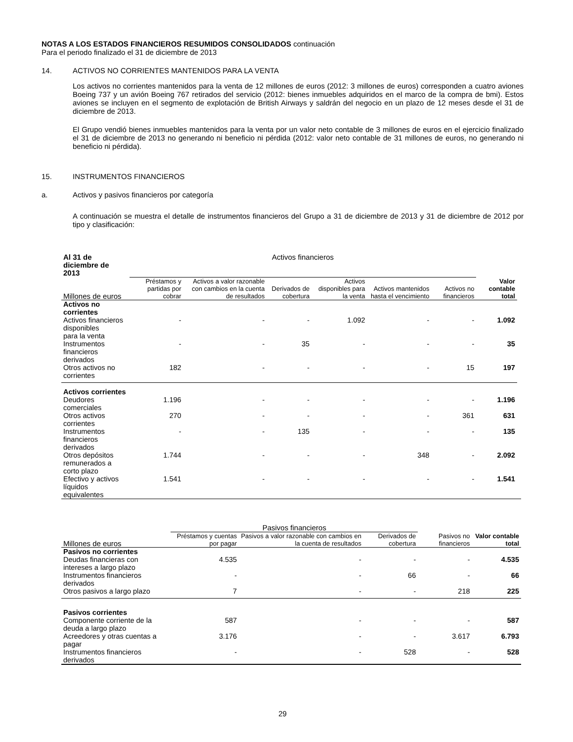NOTAS A LOS ESTADOS FINANCIEROS RESUMIDOS CONSOLIDADOS continuación
Para el periodo finalizado el 31 de diciembre de 2013
14. ACTIVOS NO CORRIENTES MANTENIDOS PARA LA VENTA
Los activos no corrientes mantenidos para la venta de 12 millones de euros (2012: 3 millones de euros) corresponden a cuatro aviones Boeing 737 y un avión Boeing 767 retirados del servicio (2012: bienes inmuebles adquiridos en el marco de la compra de bmi). Estos aviones se incluyen en el segmento de explotación de British Airways y saldrán del negocio en un plazo de 12 meses desde el 31 de diciembre de 2013.
El Grupo vendió bienes inmuebles mantenidos para la venta por un valor neto contable de 3 millones de euros en el ejercicio finalizado el 31 de diciembre de 2013 no generando ni beneficio ni pérdida (2012: valor neto contable de 31 millones de euros, no generando ni beneficio ni pérdida).
15. INSTRUMENTOS FINANCIEROS
a. Activos y pasivos financieros por categoría
A continuación se muestra el detalle de instrumentos financieros del Grupo a 31 de diciembre de 2013 y 31 de diciembre de 2012 por tipo y clasificación:
| Al 31 de diciembre de 2013 | Activos financieros | | | | | | | |
| Millones de euros | Préstamos y partidas por cobrar | Activos a valor razonable con cambios en la cuenta de resultados | Derivados de cobertura | Activos disponibles para la venta | Activos mantenidos hasta el vencimiento | Activos no financieros | Valor contable total | |
| Activos no corrientes | | | | | | | | |
| Activos financieros disponibles para la venta | - | - | - | 1.092 | - | - | 1.092 | |
| Instrumentos financieros derivados | - | - | 35 | - | - | - | 35 | |
| Otros activos no corrientes | 182 | - | - | - | - | 15 | 197 | |
| Activos corrientes | | | | | | | | |
| Deudores comerciales | 1.196 | - | - | - | - | - | 1.196 | |
| Otros activos corrientes | 270 | - | - | - | - | 361 | 631 | |
| Instrumentos financieros derivados | - | - | 135 | - | - | - | 135 | |
| Otros depósitos remunerados a corto plazo | 1.744 | - | - | - | 348 | - | 2.092 | |
| Efectivo y activos líquidos equivalentes | 1.541 | - | - | - | - | - | 1.541 | |
| | Pasivos financieros | | | | |
| Millones de euros | Préstamos y cuentas por pagar | Pasivos a valor razonable con cambios en la cuenta de resultados | Derivados de cobertura | Pasivos no financieros | Valor contable total |
| Pasivos no corrientes | | | | | |
| Deudas financieras con intereses a largo plazo | 4.535 | - | - | - | 4.535 |
| Instrumentos financieros derivados | - | - | 66 | - | 66 |
| Otros pasivos a largo plazo | 7 | - | - | 218 | 225 |
| Pasivos corrientes | | | | | |
| Componente corriente de la deuda a largo plazo | 587 | - | - | - | 587 |
| Acreedores y otras cuentas a pagar | 3.176 | - | - | 3.617 | 6.793 |
| Instrumentos financieros derivados | - | - | 528 | - | 528 |
29